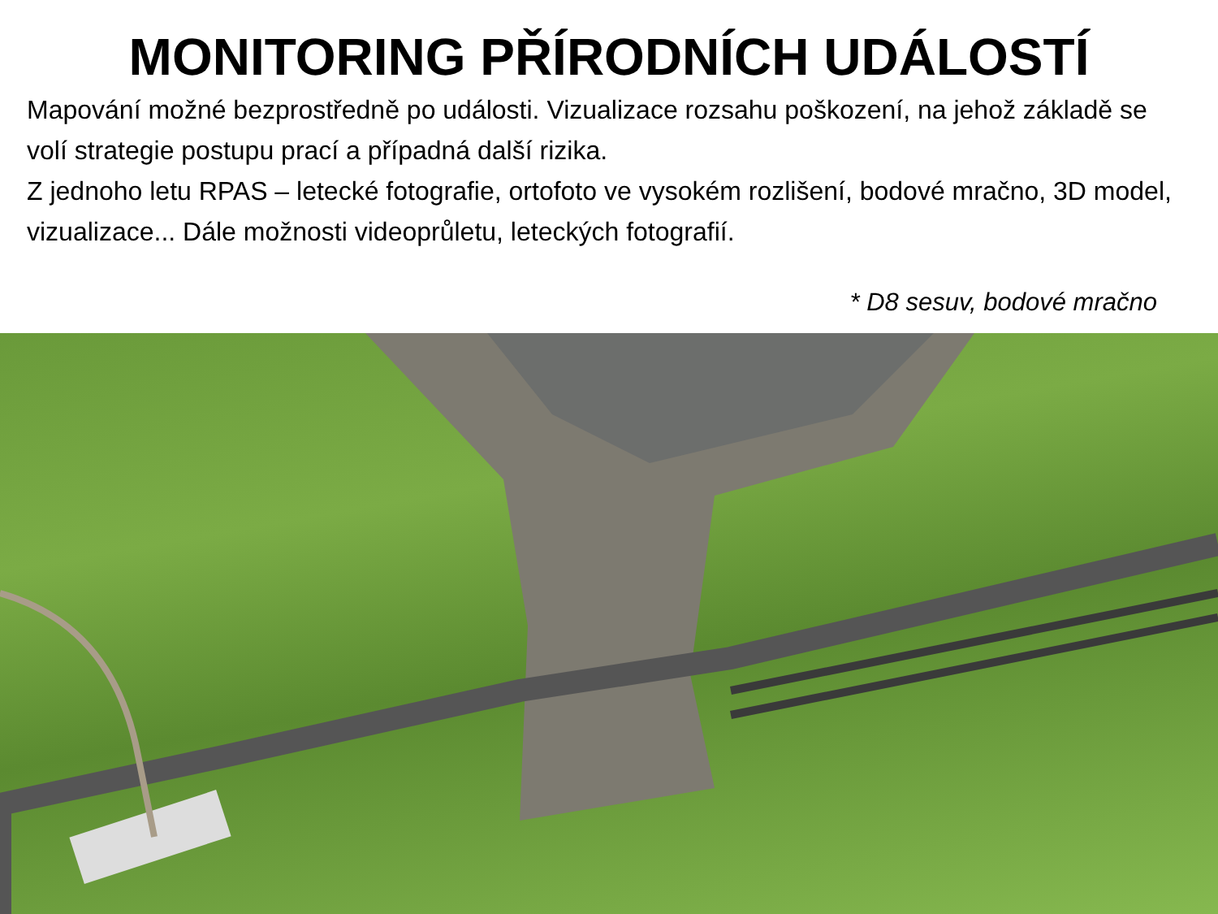MONITORING PŘÍRODNÍCH UDÁLOSTÍ
Mapování možné bezprostředně po události. Vizualizace rozsahu poškození, na jehož základě se volí strategie postupu prací a případná další rizika.
Z jednoho letu RPAS – letecké fotografie, ortofoto ve vysokém rozlišení, bodové mračno, 3D model, vizualizace... Dále možnosti videoprůletu, leteckých fotografií.
* D8 sesuv, bodové mračno